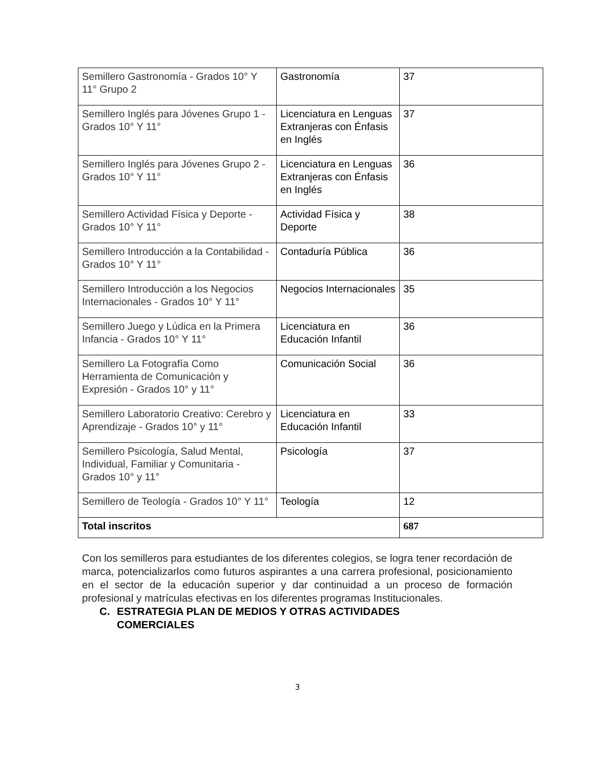| Semillero Gastronomía - Grados 10° Y 11° Grupo 2 | Gastronomía | 37 |
| Semillero Inglés para Jóvenes Grupo 1 - Grados 10° Y 11° | Licenciatura en Lenguas Extranjeras con Énfasis en Inglés | 37 |
| Semillero Inglés para Jóvenes Grupo 2 - Grados 10° Y 11° | Licenciatura en Lenguas Extranjeras con Énfasis en Inglés | 36 |
| Semillero Actividad Física y Deporte - Grados 10° Y 11° | Actividad Física y Deporte | 38 |
| Semillero Introducción a la Contabilidad - Grados 10° Y 11° | Contaduría Pública | 36 |
| Semillero Introducción a los Negocios Internacionales - Grados 10° Y 11° | Negocios Internacionales | 35 |
| Semillero Juego y Lúdica en la Primera Infancia - Grados 10° Y 11° | Licenciatura en Educación Infantil | 36 |
| Semillero La Fotografía Como Herramienta de Comunicación y Expresión - Grados 10° y 11° | Comunicación Social | 36 |
| Semillero Laboratorio Creativo: Cerebro y Aprendizaje - Grados 10° y 11° | Licenciatura en Educación Infantil | 33 |
| Semillero Psicología, Salud Mental, Individual, Familiar y Comunitaria - Grados 10° y 11° | Psicología | 37 |
| Semillero de Teología - Grados 10° Y 11° | Teología | 12 |
| Total inscritos | | 687 |
Con los semilleros para estudiantes de los diferentes colegios, se logra tener recordación de marca, potencializarlos como futuros aspirantes a una carrera profesional, posicionamiento en el sector de la educación superior y dar continuidad a un proceso de formación profesional y matrículas efectivas en los diferentes programas Institucionales.
C. ESTRATEGIA PLAN DE MEDIOS Y OTRAS ACTIVIDADES
COMERCIALES
3